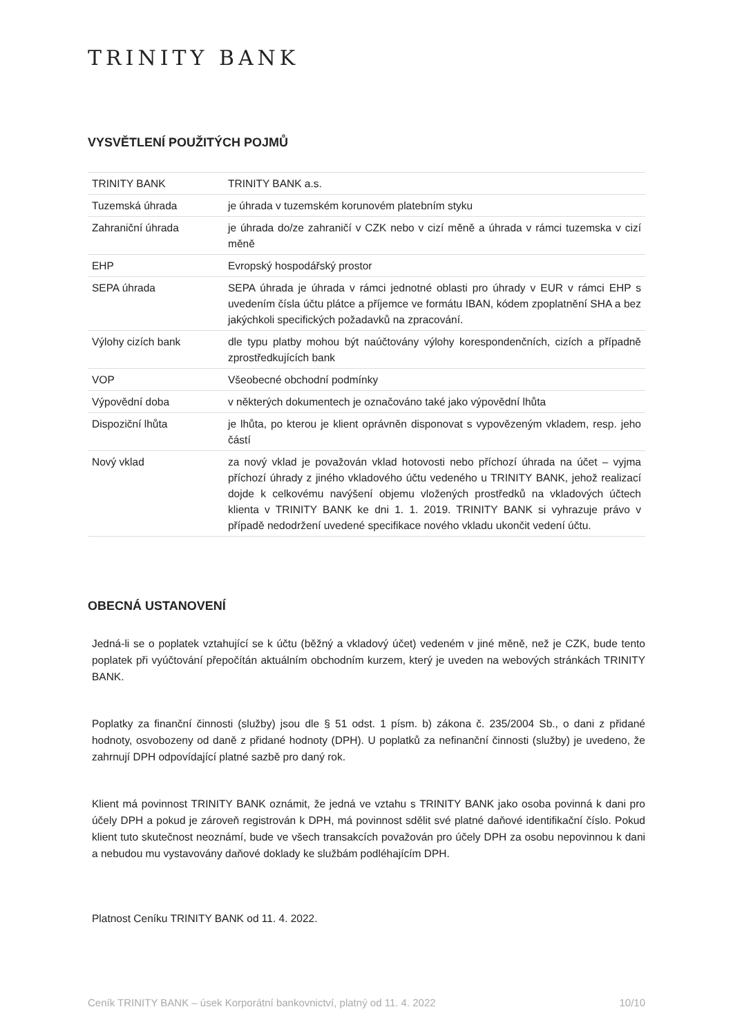TRINITY BANK
VYSVĚTLENÍ POUŽITÝCH POJMŮ
| TRINITY BANK | TRINITY BANK a.s. |
| Tuzemská úhrada | je úhrada v tuzemském korunovém platebním styku |
| Zahraniční úhrada | je úhrada do/ze zahraničí v CZK nebo v cizí měně a úhrada v rámci tuzemska v cizí měně |
| EHP | Evropský hospodářský prostor |
| SEPA úhrada | SEPA úhrada je úhrada v rámci jednotné oblasti pro úhrady v EUR v rámci EHP s uvedením čísla účtu plátce a příjemce ve formátu IBAN, kódem zpoplatnění SHA a bez jakýchkoli specifických požadavků na zpracování. |
| Výlohy cizích bank | dle typu platby mohou být naúčtovány výlohy korespondenčních, cizích a případně zprostředkujících bank |
| VOP | Všeobecné obchodní podmínky |
| Výpovědní doba | v některých dokumentech je označováno také jako výpovědní lhůta |
| Dispoziční lhůta | je lhůta, po kterou je klient oprávněn disponovat s vypovězeným vkladem, resp. jeho částí |
| Nový vklad | za nový vklad je považován vklad hotovosti nebo příchozí úhrada na účet – vyjma příchozí úhrady z jiného vkladového účtu vedeného u TRINITY BANK, jehož realizací dojde k celkovému navýšení objemu vložených prostředků na vkladových účtech klienta v TRINITY BANK ke dni 1. 1. 2019. TRINITY BANK si vyhrazuje právo v případě nedodržení uvedené specifikace nového vkladu ukončit vedení účtu. |
OBECNÁ USTANOVENÍ
Jedná-li se o poplatek vztahující se k účtu (běžný a vkladový účet) vedeném v jiné měně, než je CZK, bude tento poplatek při vyúčtování přepočítán aktuálním obchodním kurzem, který je uveden na webových stránkách TRINITY BANK.
Poplatky za finanční činnosti (služby) jsou dle § 51 odst. 1 písm. b) zákona č. 235/2004 Sb., o dani z přidané hodnoty, osvobozeny od daně z přidané hodnoty (DPH). U poplatků za nefinanční činnosti (služby) je uvedeno, že zahrnují DPH odpovídající platné sazbě pro daný rok.
Klient má povinnost TRINITY BANK oznámit, že jedná ve vztahu s TRINITY BANK jako osoba povinná k dani pro účely DPH a pokud je zároveň registrován k DPH, má povinnost sdělit své platné daňové identifikační číslo. Pokud klient tuto skutečnost neoznámí, bude ve všech transakcích považován pro účely DPH za osobu nepovinnou k dani a nebudou mu vystavovány daňové doklady ke službám podléhajícím DPH.
Platnost Ceníku TRINITY BANK od 11. 4. 2022.
Ceník TRINITY BANK – úsek Korporátní bankovnictví, platný od 11. 4. 2022 10/10